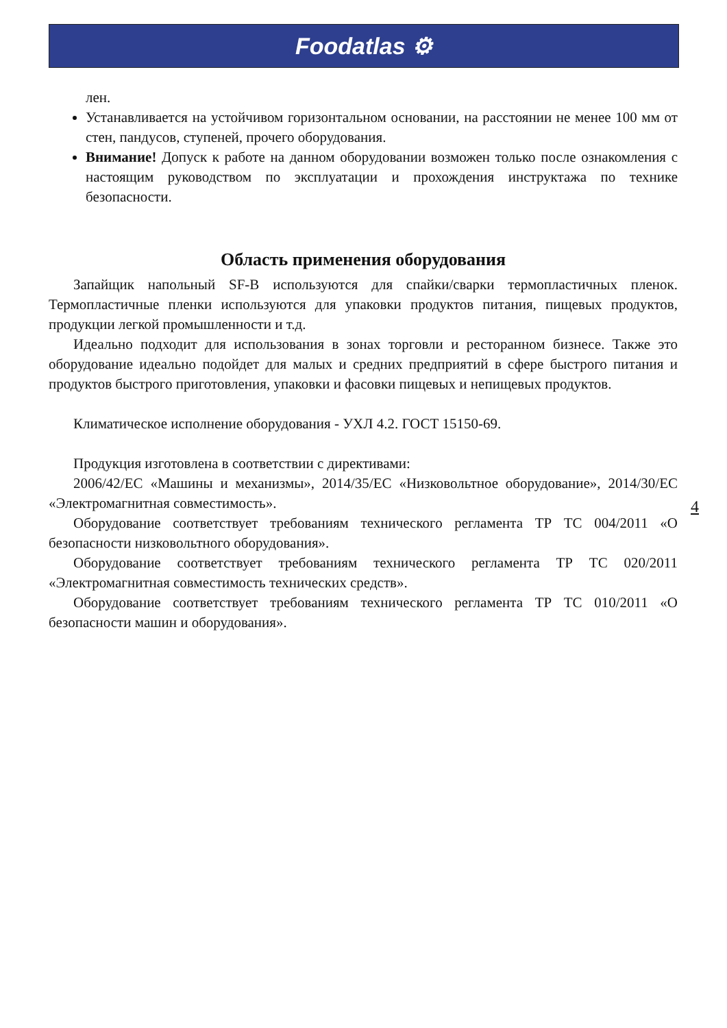Foodatlas ⚙
лен.
Устанавливается на устойчивом горизонтальном основании, на расстоянии не менее 100 мм от стен, пандусов, ступеней, прочего оборудования.
Внимание! Допуск к работе на данном оборудовании возможен только после ознакомления с настоящим руководством по эксплуатации и прохождения инструктажа по технике безопасности.
Область применения оборудования
Запайщик напольный SF-B используются для спайки/сварки термопластичных пленок. Термопластичные пленки используются для упаковки продуктов питания, пищевых продуктов, продукции легкой промышленности и т.д.
Идеально подходит для использования в зонах торговли и ресторанном бизнесе. Также это оборудование идеально подойдет для малых и средних предприятий в сфере быстрого питания и продуктов быстрого приготовления, упаковки и фасовки пищевых и непищевых продуктов.
Климатическое исполнение оборудования - УХЛ 4.2. ГОСТ 15150-69.
Продукция изготовлена в соответствии с директивами:
2006/42/ЕС «Машины и механизмы», 2014/35/ЕС «Низковольтное оборудование», 2014/30/ЕС «Электромагнитная совместимость».
Оборудование соответствует требованиям технического регламента ТР ТС 004/2011 «О безопасности низковольтного оборудования».
Оборудование соответствует требованиям технического регламента ТР ТС 020/2011 «Электромагнитная совместимость технических средств».
Оборудование соответствует требованиям технического регламента ТР ТС 010/2011 «О безопасности машин и оборудования».
4